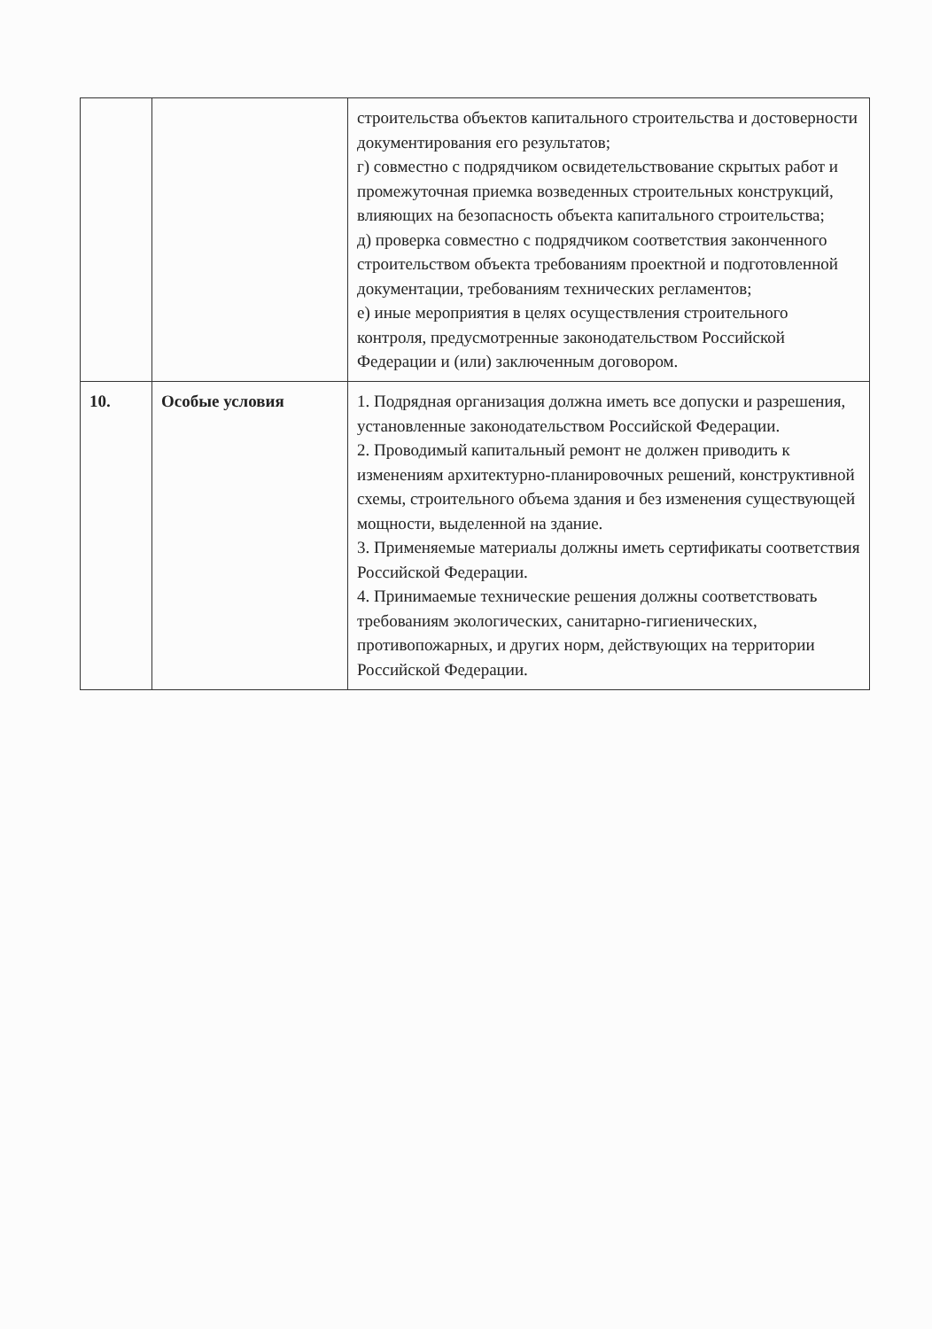| | | строительства объектов капитального строительства и достоверности документирования его результатов; г) совместно с подрядчиком освидетельствование скрытых работ и промежуточная приемка возведенных строительных конструкций, влияющих на безопасность объекта капитального строительства; д) проверка совместно с подрядчиком соответствия законченного строительством объекта требованиям проектной и подготовленной документации, требованиям технических регламентов; е) иные мероприятия в целях осуществления строительного контроля, предусмотренные законодательством Российской Федерации и (или) заключенным договором. |
| 10. | Особые условия | 1. Подрядная организация должна иметь все допуски и разрешения, установленные законодательством Российской Федерации. 2. Проводимый капитальный ремонт не должен приводить к изменениям архитектурно-планировочных решений, конструктивной схемы, строительного объема здания и без изменения существующей мощности, выделенной на здание. 3. Применяемые материалы должны иметь сертификаты соответствия Российской Федерации. 4. Принимаемые технические решения должны соответствовать требованиям экологических, санитарно-гигиенических, противопожарных, и других норм, действующих на территории Российской Федерации. |